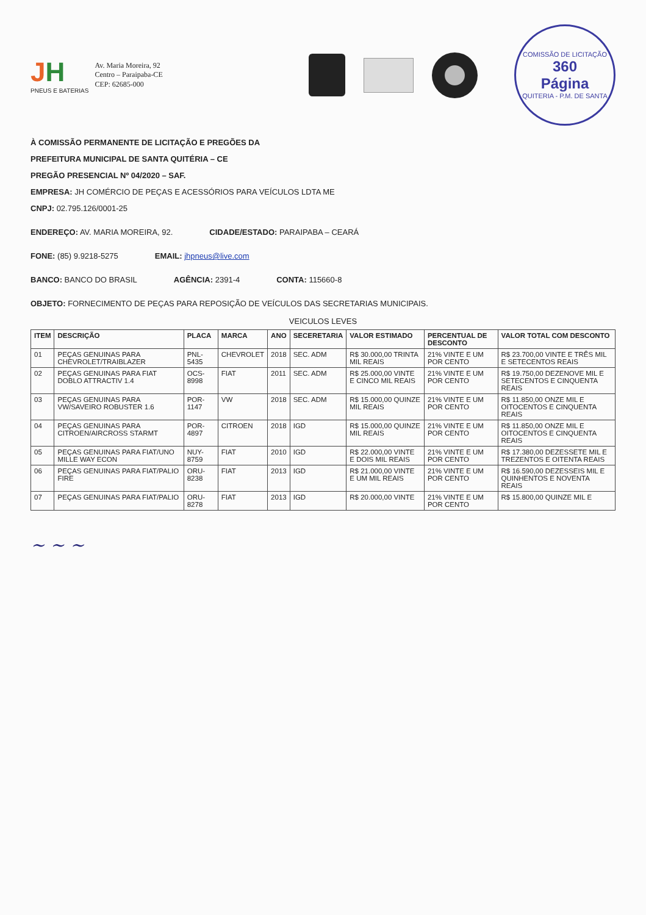JH
PNEUS E BATERIAS
Av. Maria Moreira, 92
Centro – Paraipaba-CE
CEP: 62685-000
COMISSÃO DE LICITAÇÃO
360
Página
QUITERIA - P.M. DE SANTA
À COMISSÃO PERMANENTE DE LICITAÇÃO E PREGÕES DA
PREFEITURA MUNICIPAL DE SANTA QUITÉRIA – CE
PREGÃO PRESENCIAL Nº 04/2020 – SAF.
EMPRESA: JH COMÉRCIO DE PEÇAS E ACESSÓRIOS PARA VEÍCULOS LDTA ME
CNPJ: 02.795.126/0001-25
ENDEREÇO: AV. MARIA MOREIRA, 92.
CIDADE/ESTADO: PARAIPABA – CEARÁ
FONE: (85) 9.9218-5275 EMAIL: jhpneus@live.com
BANCO: BANCO DO BRASIL AGÊNCIA: 2391-4 CONTA: 115660-8
OBJETO: FORNECIMENTO DE PEÇAS PARA REPOSIÇÃO DE VEÍCULOS DAS SECRETARIAS MUNICIPAIS.
VEICULOS LEVES
| ITEM | DESCRIÇÃO | PLACA | MARCA | ANO | SECERETARIA | VALOR ESTIMADO | PERCENTUAL DE DESCONTO | VALOR TOTAL COM DESCONTO |
| --- | --- | --- | --- | --- | --- | --- | --- | --- |
| 01 | PEÇAS GENUINAS PARA CHEVROLET/TRAIBLAZER | PNL-5435 | CHEVROLET | 2018 | SEC. ADM | R$ 30.000,00 TRINTA MIL REAIS | 21% VINTE E UM POR CENTO | R$ 23.700,00 VINTE E TRÊS MIL E SETECENTOS REAIS |
| 02 | PEÇAS GENUINAS PARA FIAT DOBLO ATTRACTIV 1.4 | OCS-8998 | FIAT | 2011 | SEC. ADM | R$ 25.000,00 VINTE E CINCO MIL REAIS | 21% VINTE E UM POR CENTO | R$ 19.750,00 DEZENOVE MIL E SETECENTOS E CINQUENTA REAIS |
| 03 | PEÇAS GENUINAS PARA VW/SAVEIRO ROBUSTER 1.6 | POR-1147 | VW | 2018 | SEC. ADM | R$ 15.000,00 QUINZE MIL REAIS | 21% VINTE E UM POR CENTO | R$ 11.850,00 ONZE MIL E OITOCENTOS E CINQUENTA REAIS |
| 04 | PEÇAS GENUINAS PARA CITROEN/AIRCROSS STARMT | POR-4897 | CITROEN | 2018 | IGD | R$ 15.000,00 QUINZE MIL REAIS | 21% VINTE E UM POR CENTO | R$ 11.850,00 ONZE MIL E OITOCENTOS E CINQUENTA REAIS |
| 05 | PEÇAS GENUINAS PARA FIAT/UNO MILLE WAY ECON | NUY-8759 | FIAT | 2010 | IGD | R$ 22.000,00 VINTE E DOIS MIL REAIS | 21% VINTE E UM POR CENTO | R$ 17.380,00 DEZESSETE MIL E TREZENTOS E OITENTA REAIS |
| 06 | PEÇAS GENUINAS PARA FIAT/PALIO FIRE | ORU-8238 | FIAT | 2013 | IGD | R$ 21.000,00 VINTE E UM MIL REAIS | 21% VINTE E UM POR CENTO | R$ 16.590,00 DEZESSEIS MIL E QUINHENTOS E NOVENTA REAIS |
| 07 | PEÇAS GENUINAS PARA FIAT/PALIO | ORU-8278 | FIAT | 2013 | IGD | R$ 20.000,00 VINTE | 21% VINTE E UM POR CENTO | R$ 15.800,00 QUINZE MIL E |
~ ~ ~